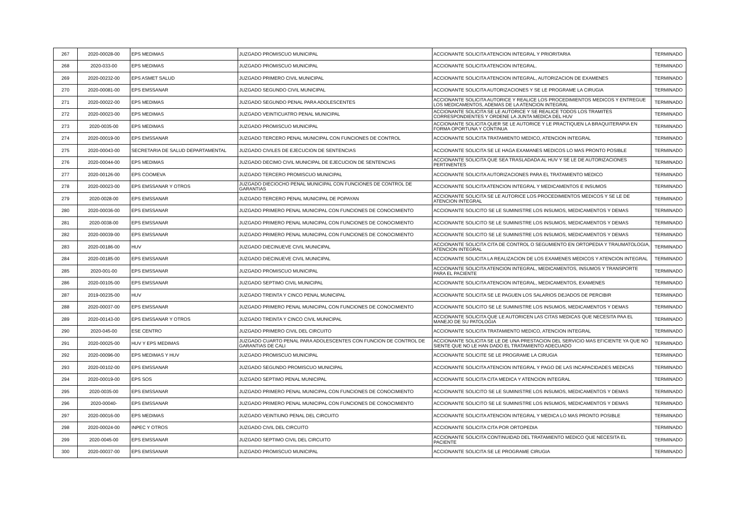| 267 | 2020-00028-00 | EPS MEDIMAS | JUZGADO PROMISCUO MUNICIPAL | ACCIONANTE SOLICITA ATENCION INTEGRAL Y PRIORITARIA | TERMINADO |
| 268 | 2020-033-00 | EPS MEDIMAS | JUZGADO PROMISCUO MUNICIPAL | ACCIONANTE SOLICITA ATENCION INTEGRAL. | TERMINADO |
| 269 | 2020-00232-00 | EPS ASMET SALUD | JUZGADO PRIMERO CIVIL MUNICIPAL | ACCIONANTE SOLICITA ATENCION INTEGRAL, AUTORIZACION DE EXAMENES | TERMINADO |
| 270 | 2020-00081-00 | EPS EMSSANAR | JUZGADO SEGUNDO CIVIL MUNICIPAL | ACCIONANTE SOLICITA AUTORIZACIONES Y SE LE PROGRAME LA CIRUGIA | TERMINADO |
| 271 | 2020-00022-00 | EPS MEDIMAS | JUZGADO SEGUNDO PENAL PARA ADOLESCENTES | ACCIONANTE SOLICITA AUTORICE Y REALICE LOS PROCEDIMIENTOS MEDICOS Y ENTREGUE LOS MEDICAMENTOS, ADEMAS DE LA ATENCION INTEGRAL | TERMINADO |
| 272 | 2020-00023-00 | EPS MEDIMAS | JUZGADO VEINTICUATRO PENAL MUNICIPAL | ACCIONANTE SOLICITA SE LE AUTORICE Y SE REALICE TODOS LOS TRAMITES CORRESPONDIENTES Y ORDENE LA JUNTA MEDICA DEL HUV | TERMINADO |
| 273 | 2020-0035-00 | EPS MEDIMAS | JUZGADO PROMISCUO MUNICIPAL | ACCIONANTE SOLICITA QUER SE LE AUTORICE Y LE PRACTIQUEN LA BRAQUITERAPIA EN FORMA OPORTUNA Y CONTINUA | TERMINADO |
| 274 | 2020-00019-00 | EPS EMSSANAR | JUZGADO TERCERO PENAL MUNICIPAL CON FUNCIONES DE CONTROL | ACCIONANTE SOLICITA TRATAMIENTO MEDICO, ATENCION INTEGRAL | TERMINADO |
| 275 | 2020-00043-00 | SECRETARIA DE SALUD DEPARTAMENTAL | JUZGADO CIVILES DE EJECUCION DE SENTENCIAS | ACCIONANTE SOLICITA SE LE HAGA EXAMANES MEDICOS LO MAS PRONTO POSIBLE | TERMINADO |
| 276 | 2020-00044-00 | EPS MEDIMAS | JUZGADO DECIMO CIVIL MUNICIPAL DE EJECUCION DE SENTENCIAS | ACCIONANTE SOLICITA QUE SEA TRASLADADA AL HUV Y SE LE DE AUTORIZACIONES PERTINENTES | TERMINADO |
| 277 | 2020-00126-00 | EPS COOMEVA | JUZGADO TERCERO PROMISCUO MUNICIPAL | ACCIONANTE SOLICITA AUTORIZACIONES PARA EL TRATAMIENTO MEDICO | TERMINADO |
| 278 | 2020-00023-00 | EPS EMSSANAR Y OTROS | JUZGADO DIECIOCHO PENAL MUNICIPAL CON FUNCIONES DE CONTROL DE GARANTIAS | ACCIONANTE SOLICITA ATENCION INTEGRAL Y MEDICAMENTOS E INSUMOS | TERMINADO |
| 279 | 2020-0028-00 | EPS EMSSANAR | JUZGADO TERCERO PENAL MUNICIPAL DE POPAYAN | ACCIONANTE SOLICITA SE LE AUTORICE LOS PROCEDIMIENTOS MEDICOS Y SE LE DE ATENCION INTEGRAL | TERMINADO |
| 280 | 2020-00036-00 | EPS EMSSANAR | JUZGADO PRIMERO PENAL MUNICIPAL CON FUNCIONES DE CONOCIMIENTO | ACCIONANTE SOLICITO SE LE SUMINISTRE LOS INSUMOS, MEDICAMENTOS Y DEMAS | TERMINADO |
| 281 | 2020-0038-00 | EPS EMSSANAR | JUZGADO PRIMERO PENAL MUNICIPAL CON FUNCIONES DE CONOCIMIENTO | ACCIONANTE SOLICITO SE LE SUMINISTRE LOS INSUMOS, MEDICAMENTOS Y DEMAS | TERMINADO |
| 282 | 2020-00039-00 | EPS EMSSANAR | JUZGADO PRIMERO PENAL MUNICIPAL CON FUNCIONES DE CONOCIMIENTO | ACCIONANTE SOLICITO SE LE SUMINISTRE LOS INSUMOS, MEDICAMENTOS Y DEMAS | TERMINADO |
| 283 | 2020-00186-00 | HUV | JUZGADO DIECINUEVE CIVIL MUNICIPAL | ACCIONANTE SOLICITA CITA DE CONTROL O SEGUMIENTO EN ORTOPEDIA Y TRAUMATOLOGIA, ATENCION INTEGRAL | TERMINADO |
| 284 | 2020-00185-00 | EPS EMSSANAR | JUZGADO DIECINUEVE CIVIL MUNICIPAL | ACCIONANTE SOLICITA LA REALIZACION DE LOS EXAMENES MEDICOS Y ATENCION INTEGRAL | TERMINADO |
| 285 | 2020-001-00 | EPS EMSSANAR | JUZGADO PROMISCUO MUNICIPAL | ACCIONANTE SOLICITA ATENCION INTEGRAL, MEDICAMENTOS, INSUMOS Y TRANSPORTE PARA EL PACIENTE | TERMINADO |
| 286 | 2020-00105-00 | EPS EMSSANAR | JUZGADO SEPTIMO CIVIL MUNICIPAL | ACCIONANTE SOLICITA ATENCION INTEGRAL, MEDICAMENTOS, EXAMENES | TERMINADO |
| 287 | 2019-00235-00 | HUV | JUZGADO TREINTA Y CINCO PENAL MUNICIPAL | ACCIONANTE SOLICITA SE LE PAGUEN LOS SALARIOS DEJADOS DE PERCIBIR | TERMINADO |
| 288 | 2020-00037-00 | EPS EMSSANAR | JUZGADO PRIMERO PENAL MUNICIPAL CON FUNCIONES DE CONOCIMIENTO | ACCIONANTE SOLICITO SE LE SUMINISTRE LOS INSUMOS, MEDICAMENTOS Y DEMAS | TERMINADO |
| 289 | 2020-00143-00 | EPS EMSSANAR Y OTROS | JUZGADO TREINTA Y CINCO CIVIL MUNICIPAL | ACCIONANTE SOLICITA QUE LE AUTORICEN LAS CITAS MEDICAS QUE NECESITA PAA EL MANEJO DE SU PATOLOGIA | TERMINADO |
| 290 | 2020-045-00 | ESE CENTRO | JUZGADO PRIMERO CIVIL DEL CIRCUITO | ACCIONANTE SOLICITA TRATAMIENTO MEDICO, ATENCION INTEGRAL | TERMINADO |
| 291 | 2020-00025-00 | HUV Y EPS MEDIMAS | JUZGADO CUARTO PENAL PARA ADOLESCENTES CON FUNCION DE CONTROL DE GARANTIAS DE CALI | ACCIONANTE SOLICITA SE LE DE UNA PRESTACION DEL SERVICIO MAS EFICIENTE YA QUE NO SIENTE QUE NO LE HAN DADO EL TRATAMIENTO ADECUADO | TERMINADO |
| 292 | 2020-00096-00 | EPS MEDIMAS Y HUV | JUZGADO PROMISCUO MUNICIPAL | ACCIONANTE SOLICITE SE LE PROGRAME LA CIRUGIA | TERMINADO |
| 293 | 2020-00102-00 | EPS EMSSANAR | JUZGADO SEGUNDO PROMISCUO MUNICIPAL | ACCIONANTE SOLICITA ATENCION INTEGRAL Y PAGO DE LAS INCAPACIDADES MEDICAS | TERMINADO |
| 294 | 2020-00019-00 | EPS SOS | JUZGADO SEPTIMO PENAL MUNICIPAL | ACCIONANTE SOLICITA CITA MEDICA Y ATENCION INTEGRAL | TERMINADO |
| 295 | 2020-0035-00 | EPS EMSSANAR | JUZGADO PRIMERO PENAL MUNICIPAL CON FUNCIONES DE CONOCIMIENTO | ACCIONANTE SOLICITO SE LE SUMINISTRE LOS INSUMOS, MEDICAMENTOS Y DEMAS | TERMINADO |
| 296 | 2020-00040- | EPS EMSSANAR | JUZGADO PRIMERO PENAL MUNICIPAL CON FUNCIONES DE CONOCIMIENTO | ACCIONANTE SOLICITO SE LE SUMINISTRE LOS INSUMOS, MEDICAMENTOS Y DEMAS | TERMINADO |
| 297 | 2020-00016-00 | EPS MEDIMAS | JUZGADO VEINTIUNO PENAL DEL CIRCUITO | ACCIONANTE SOLICITA ATENCION INTEGRAL Y MEDICA LO MAS PRONTO POSIBLE | TERMINADO |
| 298 | 2020-00024-00 | INPEC Y OTROS | JUZGADO CIVIL DEL CIRCUITO | ACCIONANTE SOLICITA CITA POR ORTOPEDIA | TERMINADO |
| 299 | 2020-0045-00 | EPS EMSSANAR | JUZGADO SEPTIMO CIVIL DEL CIRCUITO | ACCIONANTE SOLICITA CONTINUIDAD DEL TRATAMIENTO MEDICO QUE NECESITA EL PACIENTE | TERMINADO |
| 300 | 2020-00037-00 | EPS EMSSANAR | JUZGADO PROMISCUO MUNICIPAL | ACCIONANTE SOLICITA SE LE PROGRAME CIRUGIA | TERMINADO |